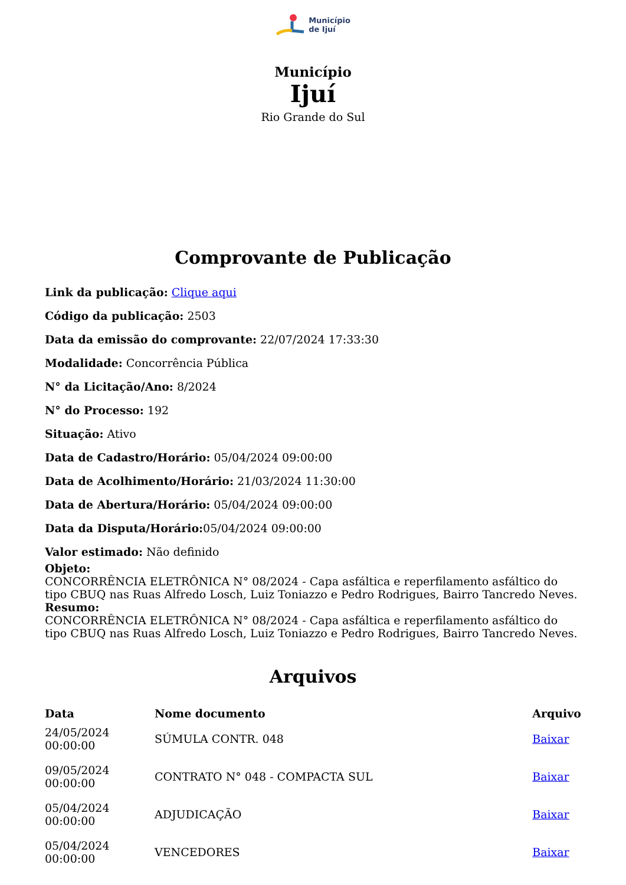Município
de Ijuí
Município
Ijuí
Rio Grande do Sul
Comprovante de Publicação
Link da publicação: Clique aqui
Código da publicação: 2503
Data da emissão do comprovante: 22/07/2024 17:33:30
Modalidade: Concorrência Pública
N° da Licitação/Ano: 8/2024
N° do Processo: 192
Situação: Ativo
Data de Cadastro/Horário: 05/04/2024 09:00:00
Data de Acolhimento/Horário: 21/03/2024 11:30:00
Data de Abertura/Horário: 05/04/2024 09:00:00
Data da Disputa/Horário: 05/04/2024 09:00:00
Valor estimado: Não definido
Objeto:
CONCORRÊNCIA ELETRÔNICA N° 08/2024 - Capa asfáltica e reperfilamento asfáltico do tipo CBUQ nas Ruas Alfredo Losch, Luiz Toniazzo e Pedro Rodrigues, Bairro Tancredo Neves.
Resumo:
CONCORRÊNCIA ELETRÔNICA N° 08/2024 - Capa asfáltica e reperfilamento asfáltico do tipo CBUQ nas Ruas Alfredo Losch, Luiz Toniazzo e Pedro Rodrigues, Bairro Tancredo Neves.
Arquivos
| Data | Nome documento | Arquivo |
| --- | --- | --- |
| 24/05/2024 00:00:00 | SÚMULA CONTR. 048 | Baixar |
| 09/05/2024 00:00:00 | CONTRATO N° 048 - COMPACTA SUL | Baixar |
| 05/04/2024 00:00:00 | ADJUDICAÇÃO | Baixar |
| 05/04/2024 00:00:00 | VENCEDORES | Baixar |